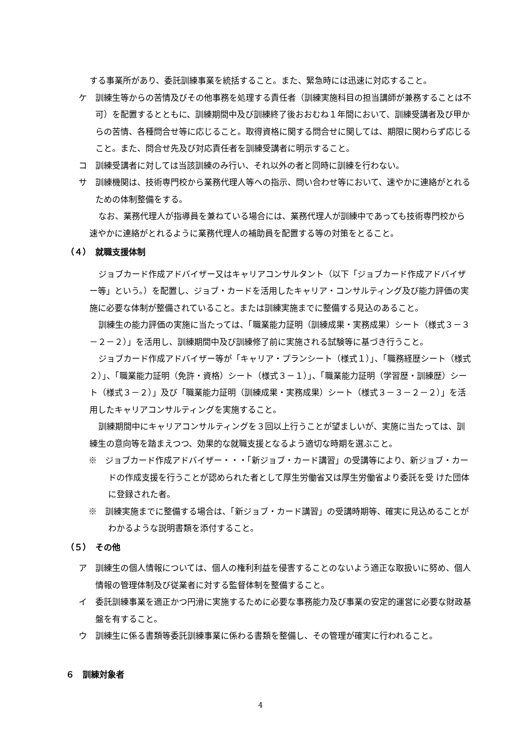する事業所があり、委託訓練事業を統括すること。また、緊急時には迅速に対応すること。
ケ　訓練生等からの苦情及びその他事務を処理する責任者（訓練実施科目の担当講師が兼務することは不可）を配置するとともに、訓練期間中及び訓練終了後おおむね１年間において、訓練受講者及び甲からの苦情、各種問合せ等に応じること。取得資格に関する問合せに関しては、期限に関わらず応じること。また、問合せ先及び対応責任者を訓練受講者に明示すること。
コ　訓練受講者に対しては当該訓練のみ行い、それ以外の者と同時に訓練を行わない。
サ　訓練機関は、技術専門校から業務代理人等への指示、問い合わせ等において、速やかに連絡がとれるための体制整備をする。
なお、業務代理人が指導員を兼ねている場合には、業務代理人が訓練中であっても技術専門校から速やかに連絡がとれるように業務代理人の補助員を配置する等の対策をとること。
（４）　就職支援体制
ジョブカード作成アドバイザー又はキャリアコンサルタント（以下「ジョブカード作成アドバイザー等」という。）を配置し、ジョブ・カードを活用したキャリア・コンサルティング及び能力評価の実施に必要な体制が整備されていること。または訓練実施までに整備する見込のあること。
訓練生の能力評価の実施に当たっては、「職業能力証明（訓練成果・実務成果）シート（様式３－３－２－２）」を活用し、訓練期間中及び訓練修了前に実施される試験等に基づき行うこと。
ジョブカード作成アドバイザー等が「キャリア・プランシート（様式１）」、「職務経歴シート（様式２）」、「職業能力証明（免許・資格）シート（様式３－１）」、「職業能力証明（学習歴・訓練歴）シート（様式３－２）」及び「職業能力証明（訓練成果・実務成果）シート（様式３－３－２－２）」を活用したキャリアコンサルティングを実施すること。
訓練期間中にキャリアコンサルティングを３回以上行うことが望ましいが、実施に当たっては、訓練生の意向等を踏まえつつ、効果的な就職支援となるよう適切な時期を選ぶこと。
※　ジョブカード作成アドバイザー・・・「新ジョブ・カード講習」の受講等により、新ジョブ・カードの作成支援を行うことが認められた者として厚生労働省又は厚生労働省より委託を受 けた団体に登録された者。
※　訓練実施までに整備する場合は、「新ジョブ・カード講習」の受講時期等、確実に見込めることがわかるような説明書類を添付すること。
（５）　その他
ア　訓練生の個人情報については、個人の権利利益を侵害することのないよう適正な取扱いに努め、個人情報の管理体制及び従業者に対する監督体制を整備すること。
イ　委託訓練事業を適正かつ円滑に実施するために必要な事務能力及び事業の安定的運営に必要な財政基盤を有すること。
ウ　訓練生に係る書類等委託訓練事業に係わる書類を整備し、その管理が確実に行われること。
６　訓練対象者
4